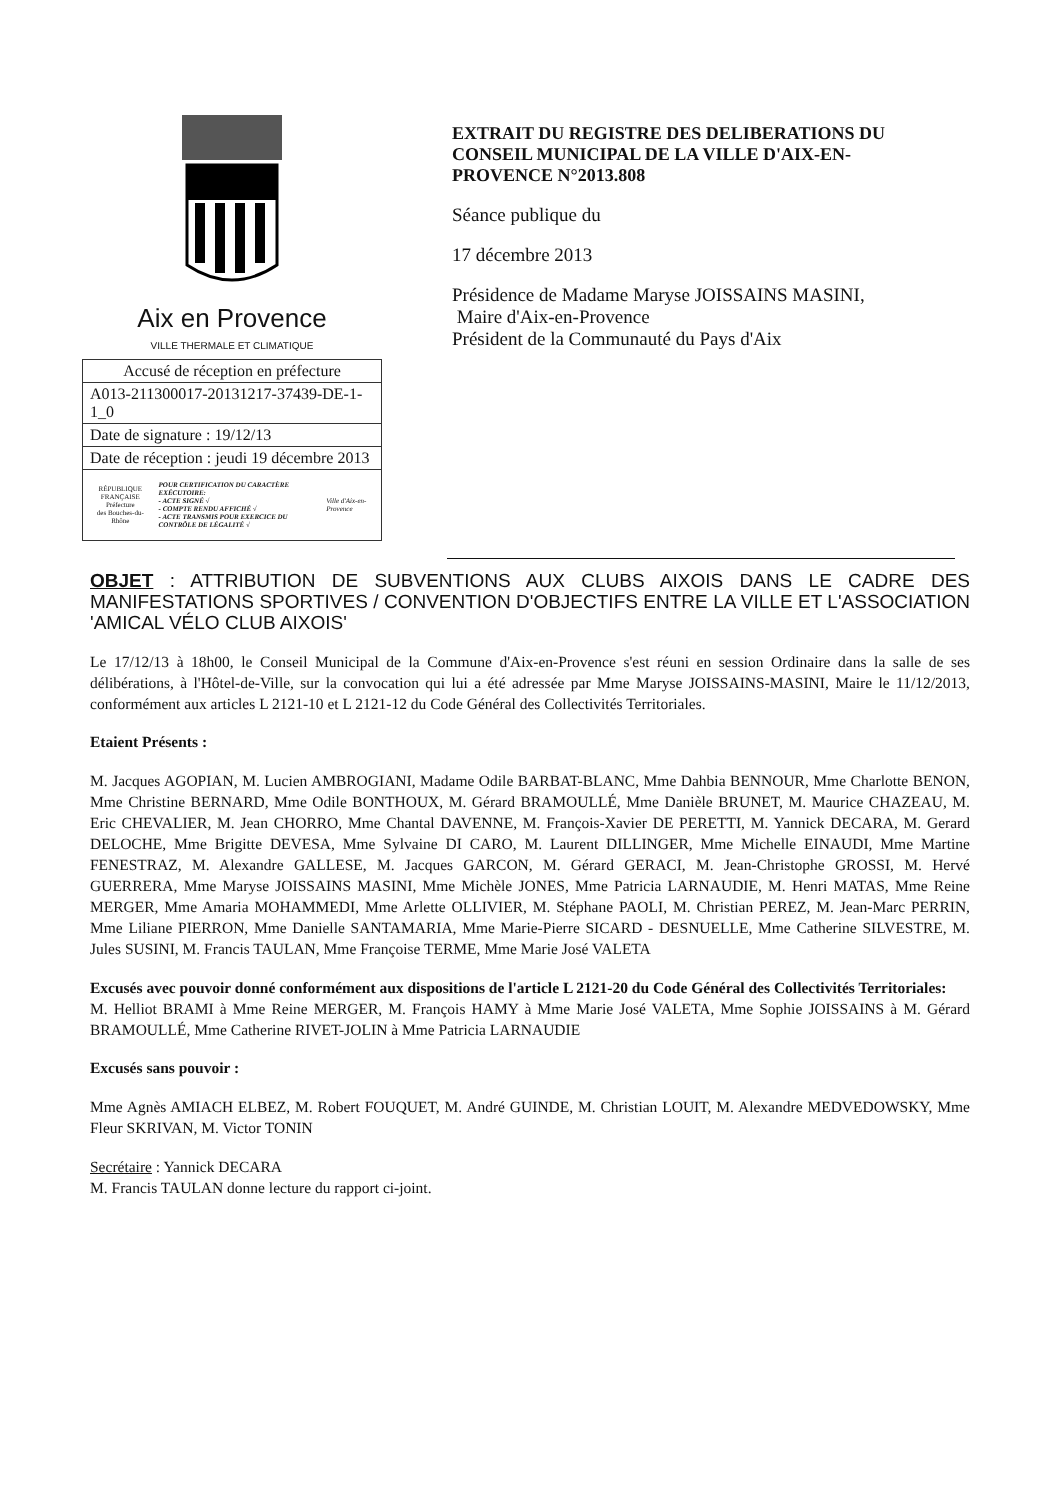Aix en Provence
VILLE THERMALE ET CLIMATIQUE
| Accusé de réception en préfecture |
| A013-211300017-20131217-37439-DE-1-1_0 |
| Date de signature : 19/12/13 |
| Date de réception : jeudi 19 décembre 2013 |
| RÉPUBLIQUE FRANÇAISE Préfecture des Bouches-du-Rhône POUR CERTIFICATION DU CARACTÈRE EXÉCUTOIRE: - ACTE SIGNÉ √ - COMPTE RENDU AFFICHÉ √ - ACTE TRANSMIS POUR EXERCICE DU CONTRÔLE DE LÉGALITÉ √ Ville d'Aix-en-Provence |
EXTRAIT DU REGISTRE DES DELIBERATIONS DU CONSEIL MUNICIPAL DE LA VILLE D'AIX-EN-PROVENCE N°2013.808
Séance publique du
17 décembre 2013
Présidence de Madame Maryse JOISSAINS MASINI,
Maire d'Aix-en-Provence
Président de la Communauté du Pays d'Aix
OBJET : ATTRIBUTION DE SUBVENTIONS AUX CLUBS AIXOIS DANS LE CADRE DES MANIFESTATIONS SPORTIVES / CONVENTION D'OBJECTIFS ENTRE LA VILLE ET L'ASSOCIATION 'AMICAL VÉLO CLUB AIXOIS'
Le 17/12/13 à 18h00, le Conseil Municipal de la Commune d'Aix-en-Provence s'est réuni en session Ordinaire dans la salle de ses délibérations, à l'Hôtel-de-Ville, sur la convocation qui lui a été adressée par Mme Maryse JOISSAINS-MASINI, Maire le 11/12/2013, conformément aux articles L 2121-10 et L 2121-12 du Code Général des Collectivités Territoriales.
Etaient Présents :
M. Jacques AGOPIAN, M. Lucien AMBROGIANI, Madame Odile BARBAT-BLANC, Mme Dahbia BENNOUR, Mme Charlotte BENON, Mme Christine BERNARD, Mme Odile BONTHOUX, M. Gérard BRAMOULLÉ, Mme Danièle BRUNET, M. Maurice CHAZEAU, M. Eric CHEVALIER, M. Jean CHORRO, Mme Chantal DAVENNE, M. François-Xavier DE PERETTI, M. Yannick DECARA, M. Gerard DELOCHE, Mme Brigitte DEVESA, Mme Sylvaine DI CARO, M. Laurent DILLINGER, Mme Michelle EINAUDI, Mme Martine FENESTRAZ, M. Alexandre GALLESE, M. Jacques GARCON, M. Gérard GERACI, M. Jean-Christophe GROSSI, M. Hervé GUERRERA, Mme Maryse JOISSAINS MASINI, Mme Michèle JONES, Mme Patricia LARNAUDIE, M. Henri MATAS, Mme Reine MERGER, Mme Amaria MOHAMMEDI, Mme Arlette OLLIVIER, M. Stéphane PAOLI, M. Christian PEREZ, M. Jean-Marc PERRIN, Mme Liliane PIERRON, Mme Danielle SANTAMARIA, Mme Marie-Pierre SICARD - DESNUELLE, Mme Catherine SILVESTRE, M. Jules SUSINI, M. Francis TAULAN, Mme Françoise TERME, Mme Marie José VALETA
Excusés avec pouvoir donné conformément aux dispositions de l'article L 2121-20 du Code Général des Collectivités Territoriales:
M. Helliot BRAMI à Mme Reine MERGER, M. François HAMY à Mme Marie José VALETA, Mme Sophie JOISSAINS à M. Gérard BRAMOULLÉ, Mme Catherine RIVET-JOLIN à Mme Patricia LARNAUDIE
Excusés sans pouvoir :
Mme Agnès AMIACH ELBEZ, M. Robert FOUQUET, M. André GUINDE, M. Christian LOUIT, M. Alexandre MEDVEDOWSKY, Mme Fleur SKRIVAN, M. Victor TONIN
Secrétaire : Yannick DECARA
M. Francis TAULAN donne lecture du rapport ci-joint.